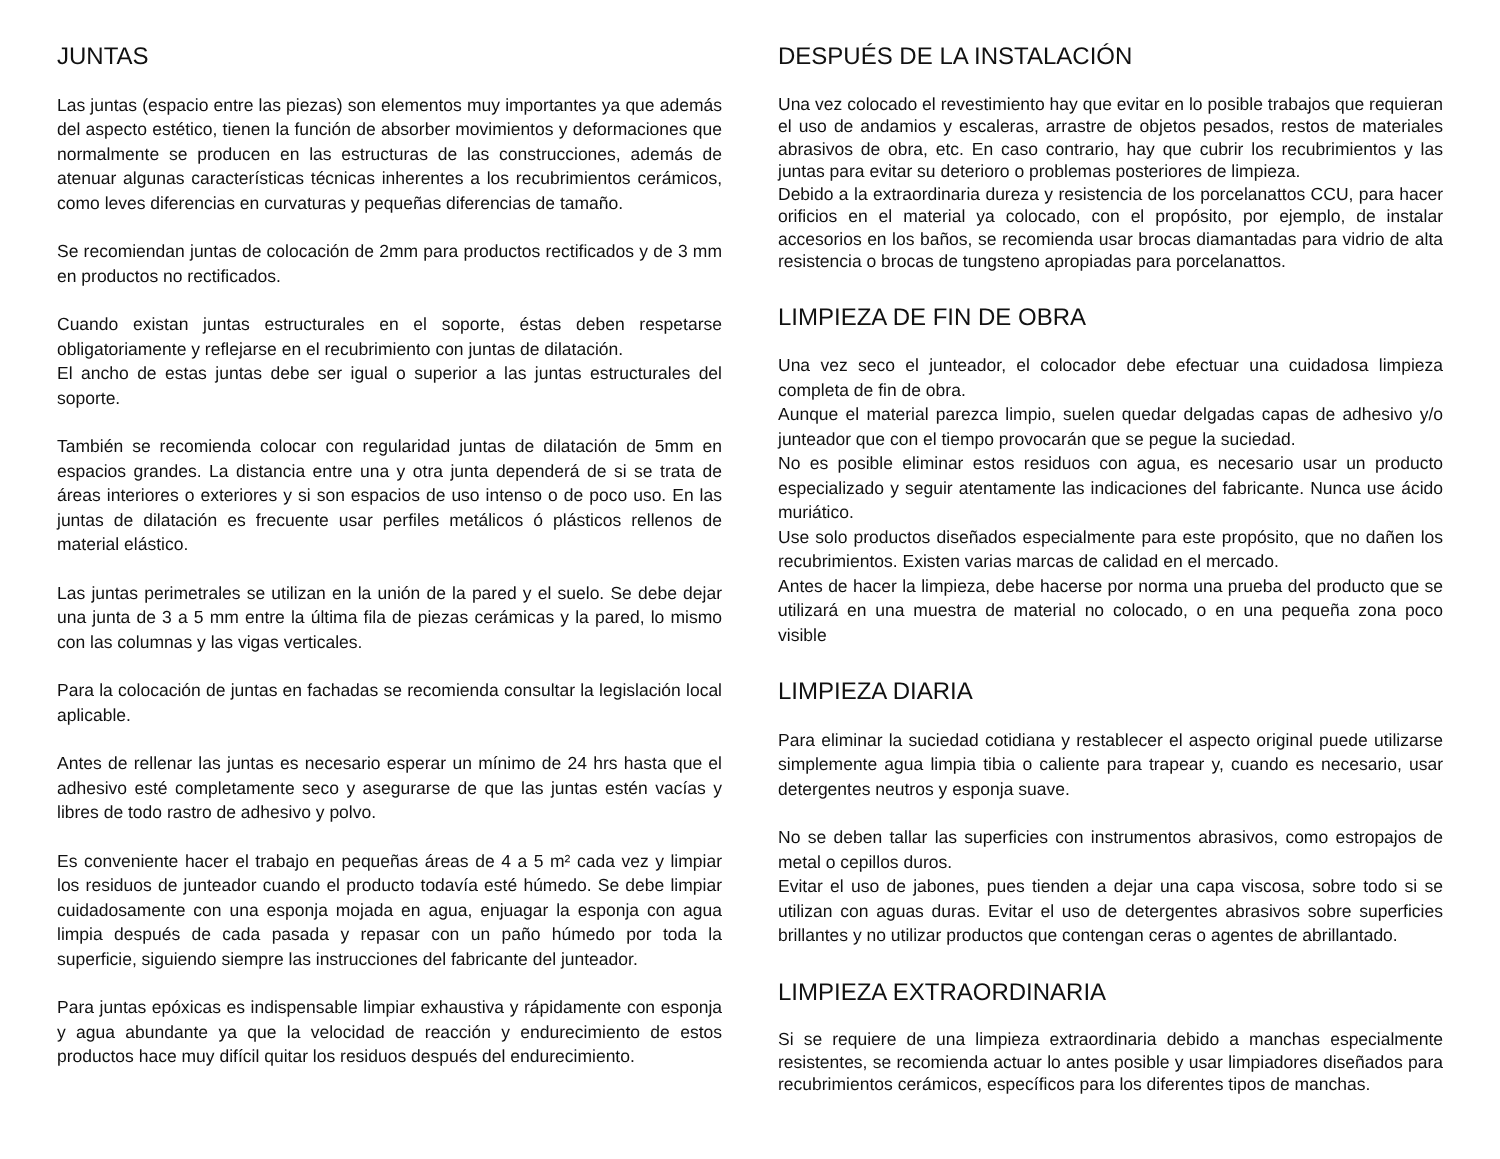JUNTAS
Las juntas (espacio entre las piezas) son elementos muy importantes ya que además del aspecto estético, tienen la función de absorber movimientos y deformaciones que normalmente se producen en las estructuras de las construcciones, además de atenuar algunas características técnicas inherentes a los recubrimientos cerámicos, como leves diferencias en curvaturas y pequeñas diferencias de tamaño.
Se recomiendan juntas de colocación de 2mm para productos rectificados y de 3 mm en productos no rectificados.
Cuando existan juntas estructurales en el soporte, éstas deben respetarse obligatoriamente y reflejarse en el recubrimiento con juntas de dilatación.
El ancho de estas juntas debe ser igual o superior a las juntas estructurales del soporte.
También se recomienda colocar con regularidad juntas de dilatación de 5mm en espacios grandes. La distancia entre una y otra junta dependerá de si se trata de áreas interiores o exteriores y si son espacios de uso intenso o de poco uso. En las juntas de dilatación es frecuente usar perfiles metálicos ó plásticos rellenos de material elástico.
Las juntas perimetrales se utilizan en la unión de la pared y el suelo. Se debe dejar una junta de 3 a 5 mm entre la última fila de piezas cerámicas y la pared, lo mismo con las columnas y las vigas verticales.
Para la colocación de juntas en fachadas se recomienda consultar la legislación local aplicable.
Antes de rellenar las juntas es necesario esperar un mínimo de 24 hrs hasta que el adhesivo esté completamente seco y asegurarse de que las juntas estén vacías y libres de todo rastro de adhesivo y polvo.
Es conveniente hacer el trabajo en pequeñas áreas de 4 a 5 m² cada vez y limpiar los residuos de junteador cuando el producto todavía esté húmedo. Se debe limpiar cuidadosamente con una esponja mojada en agua, enjuagar la esponja con agua limpia después de cada pasada y repasar con un paño húmedo por toda la superficie, siguiendo siempre las instrucciones del fabricante del junteador.
Para juntas epóxicas es indispensable limpiar exhaustiva y rápidamente con esponja y agua abundante ya que la velocidad de reacción y endurecimiento de estos productos hace muy difícil quitar los residuos después del endurecimiento.
DESPUÉS DE LA INSTALACIÓN
Una vez colocado el revestimiento hay que evitar en lo posible trabajos que requieran el uso de andamios y escaleras, arrastre de objetos pesados, restos de materiales abrasivos de obra, etc. En caso contrario, hay que cubrir los recubrimientos y las juntas para evitar su deterioro o problemas posteriores de limpieza.
Debido a la extraordinaria dureza y resistencia de los porcelanattos CCU, para hacer orificios en el material ya colocado, con el propósito, por ejemplo, de instalar accesorios en los baños, se recomienda usar brocas diamantadas para vidrio de alta resistencia o brocas de tungsteno apropiadas para porcelanattos.
LIMPIEZA DE FIN DE OBRA
Una vez seco el junteador, el colocador debe efectuar una cuidadosa limpieza completa de fin de obra.
Aunque el material parezca limpio, suelen quedar delgadas capas de adhesivo y/o junteador que con el tiempo provocarán que se pegue la suciedad.
No es posible eliminar estos residuos con agua, es necesario usar un producto especializado y seguir atentamente las indicaciones del fabricante. Nunca use ácido muriático.
Use solo productos diseñados especialmente para este propósito, que no dañen los recubrimientos. Existen varias marcas de calidad en el mercado.
Antes de hacer la limpieza, debe hacerse por norma una prueba del producto que se utilizará en una muestra de material no colocado, o en una pequeña zona poco visible
LIMPIEZA DIARIA
Para eliminar la suciedad cotidiana y restablecer el aspecto original puede utilizarse simplemente agua limpia tibia o caliente para trapear y, cuando es necesario, usar detergentes neutros y esponja suave.
No se deben tallar las superficies con instrumentos abrasivos, como estropajos de metal o cepillos duros.
Evitar el uso de jabones, pues tienden a dejar una capa viscosa, sobre todo si se utilizan con aguas duras. Evitar el uso de detergentes abrasivos sobre superficies brillantes y no utilizar productos que contengan ceras o agentes de abrillantado.
LIMPIEZA EXTRAORDINARIA
Si se requiere de una limpieza extraordinaria debido a manchas especialmente resistentes, se recomienda actuar lo antes posible y usar limpiadores diseñados para recubrimientos cerámicos, específicos para los diferentes tipos de manchas.